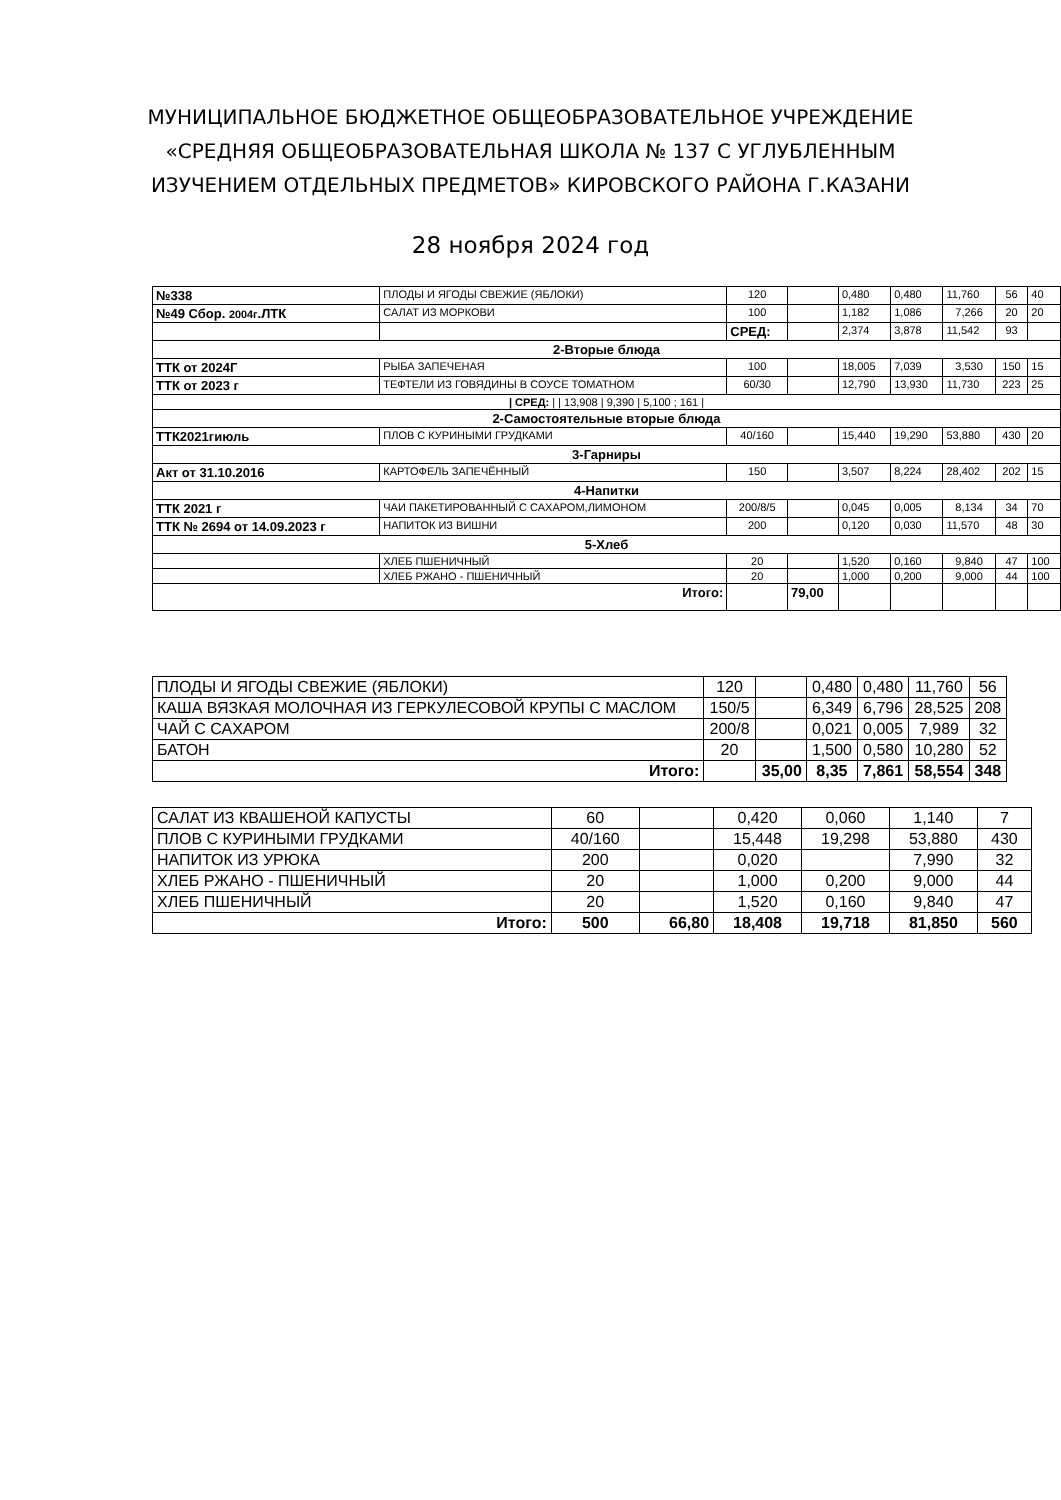МУНИЦИПАЛЬНОЕ БЮДЖЕТНОЕ ОБЩЕОБРАЗОВАТЕЛЬНОЕ УЧРЕЖДЕНИЕ
«СРЕДНЯЯ ОБЩЕОБРАЗОВАТЕЛЬНАЯ ШКОЛА № 137 С УГЛУБЛЕННЫМ
ИЗУЧЕНИЕМ ОТДЕЛЬНЫХ ПРЕДМЕТОВ» КИРОВСКОГО РАЙОНА Г.КАЗАНИ
28 ноября 2024 год
| №338 | ПЛОДЫ И ЯГОДЫ СВЕЖИЕ (ЯБЛОКИ) | 120 | | 0,480 | 0,480 | 11,760 | 56 | 40 |
| №49 Сбор. 2004г .ЛТК | САЛАТ ИЗ МОРКОВИ | 100 | | 1,182 | 1,086 | 7,266 | 20 | 20 |
| | | СРЕД: | | 2,374 | 3,878 | 11,542 | 93 | |
| 2-Вторые блюда | | | | | | | | |
| ТТК от 2024Г | РЫБА ЗАПЕЧЕНАЯ | 100 | | 18,005 | 7,039 | 3,530 | 150 | 15 |
| ТТК от 2023 г | ТЕФТЕЛИ ИЗ ГОВЯДИНЫ В СОУСЕ ТОМАТНОМ | 60/30 | | 12,790 | 13,930 | 11,730 | 223 | 25 |
| / СРЕД: / / 13,908 / 9,390 / 5,100 ; 161 / | | | | | | | | |
| 2-Самостоятельные вторые блюда | | | | | | | | |
| ТТК2021гиюль | ПЛОВ С КУРИНЫМИ ГРУДКАМИ | 40/160 | | 15,440 | 19,290 | 53,880 | 430 | 20 |
| 3-Гарниры | | | | | | | | |
| Акт от 31.10.2016 | КАРТОФЕЛЬ ЗАПЕЧЁННЫЙ | 150 | | 3,507 | 8,224 | 28,402 | 202 | 15 |
| 4-Напитки | | | | | | | | |
| ТТК 2021 г | ЧАИ ПАКЕТИРОВАННЫЙ С САХАРОМ,ЛИМОНОМ | 200/8/5 | | 0,045 | 0,005 | 8,134 | 34 | 70 |
| ТТК № 2694 от 14.09.2023 г | НАПИТОК ИЗ ВИШНИ | 200 | | 0,120 | 0,030 | 11,570 | 48 | 30 |
| 5-Хлеб | | | | | | | | |
| | ХЛЕБ ПШЕНИЧНЫЙ | 20 | | 1,520 | 0,160 | 9,840 | 47 | 100 |
| | ХЛЕБ РЖАНО - ПШЕНИЧНЫЙ | 20 | | 1,000 | 0,200 | 9,000 | 44 | 100 |
| Итого: | | | 79,00 | | | | | |
| ПЛОДЫ И ЯГОДЫ СВЕЖИЕ (ЯБЛОКИ) | 120 | | 0,480 | 0,480 | 11,760 | 56 |
| КАША ВЯЗКАЯ МОЛОЧНАЯ ИЗ ГЕРКУЛЕСОВОЙ КРУПЫ С МАСЛОМ | 150/5 | | 6,349 | 6,796 | 28,525 | 208 |
| ЧАЙ С САХАРОМ | 200/8 | | 0,021 | 0,005 | 7,989 | 32 |
| БАТОН | 20 | | 1,500 | 0,580 | 10,280 | 52 |
| Итого: | | 35,00 | 8,35 | 7,861 | 58,554 | 348 |
| САЛАТ ИЗ КВАШЕНОЙ КАПУСТЫ | 60 | | 0,420 | 0,060 | 1,140 | 7 |
| ПЛОВ С КУРИНЫМИ ГРУДКАМИ | 40/160 | | 15,448 | 19,298 | 53,880 | 430 |
| НАПИТОК ИЗ УРЮКА | 200 | | 0,020 | | 7,990 | 32 |
| ХЛЕБ РЖАНО - ПШЕНИЧНЫЙ | 20 | | 1,000 | 0,200 | 9,000 | 44 |
| ХЛЕБ ПШЕНИЧНЫЙ | 20 | | 1,520 | 0,160 | 9,840 | 47 |
| Итого: | 500 | 66,80 | 18,408 | 19,718 | 81,850 | 560 |